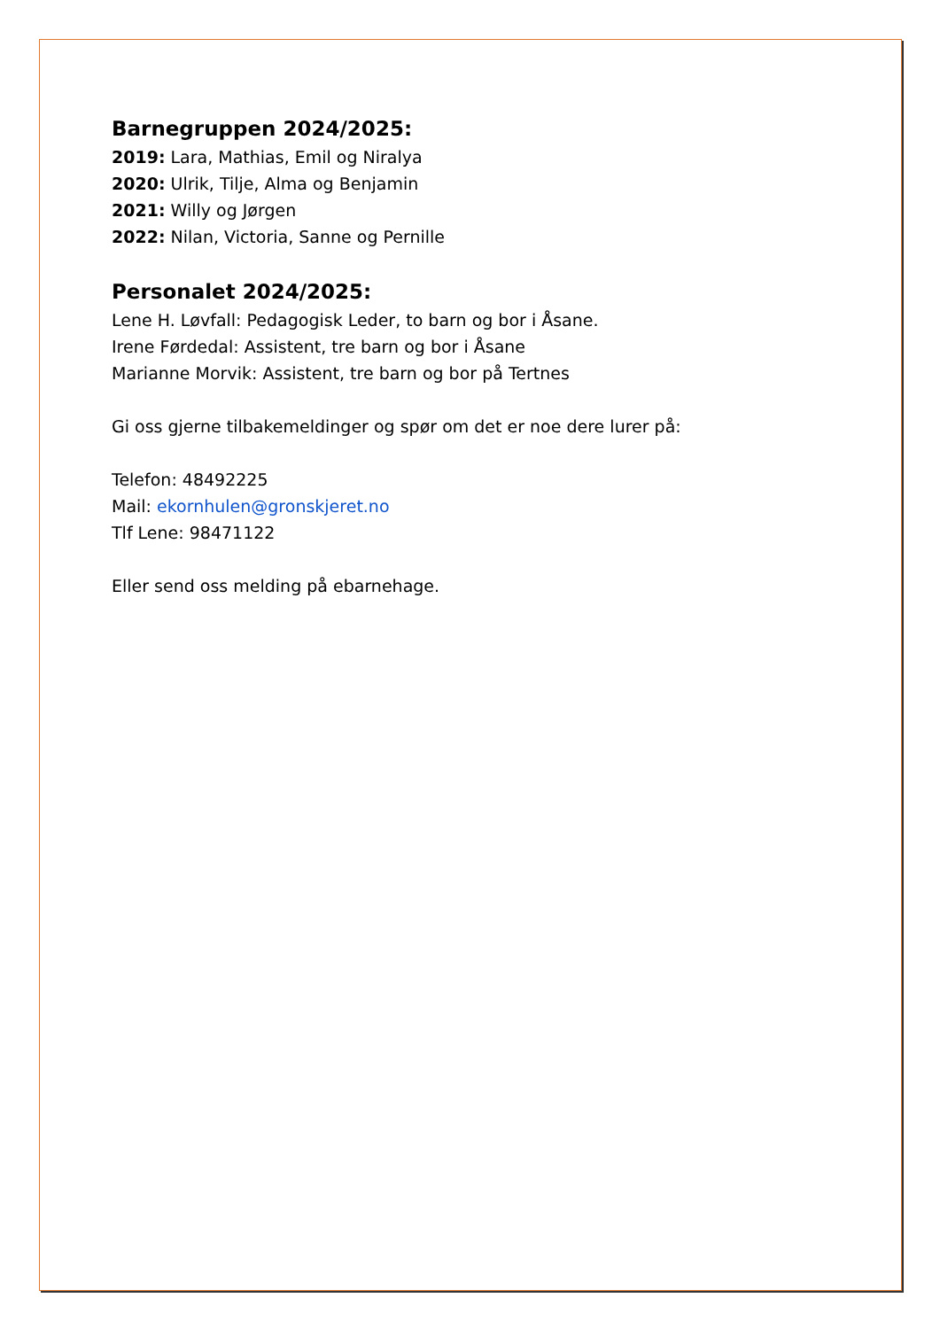Barnegruppen 2024/2025:
2019: Lara, Mathias, Emil og Niralya
2020: Ulrik, Tilje, Alma og Benjamin
2021: Willy og Jørgen
2022: Nilan, Victoria, Sanne og Pernille
Personalet 2024/2025:
Lene H. Løvfall: Pedagogisk Leder, to barn og bor i Åsane.
Irene Førdedal: Assistent, tre barn og bor i Åsane
Marianne Morvik: Assistent, tre barn og bor på Tertnes
Gi oss gjerne tilbakemeldinger og spør om det er noe dere lurer på:
Telefon: 48492225
Mail: ekornhulen@gronskjeret.no
Tlf Lene: 98471122
Eller send oss melding på ebarnehage.